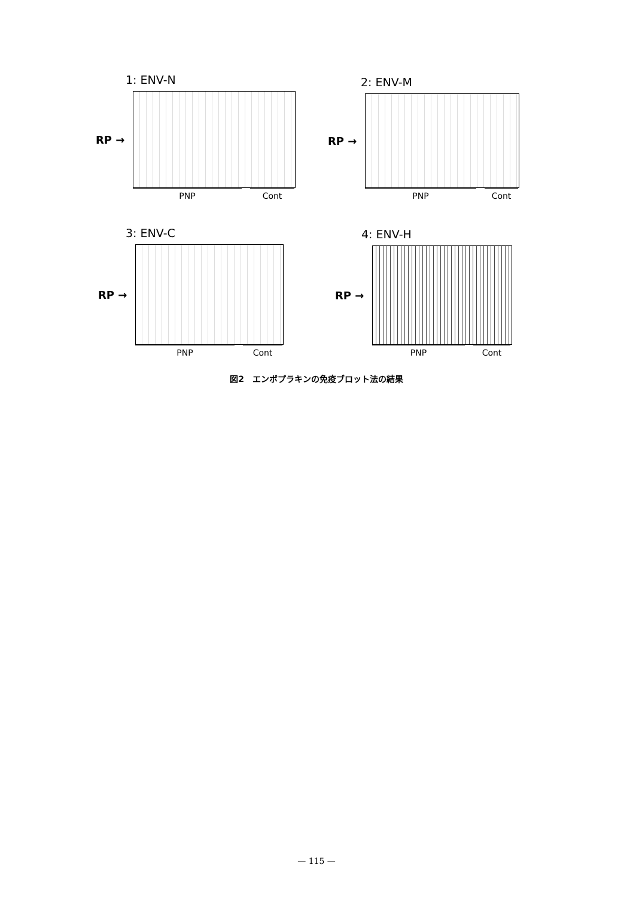1: ENV-N
RP →
PNP Cont
2: ENV-M
RP →
PNP Cont
3: ENV-C
RP →
PNP Cont
4: ENV-H
RP →
PNP Cont
図2　エンボプラキンの免疫ブロット法の結果
— 115 —